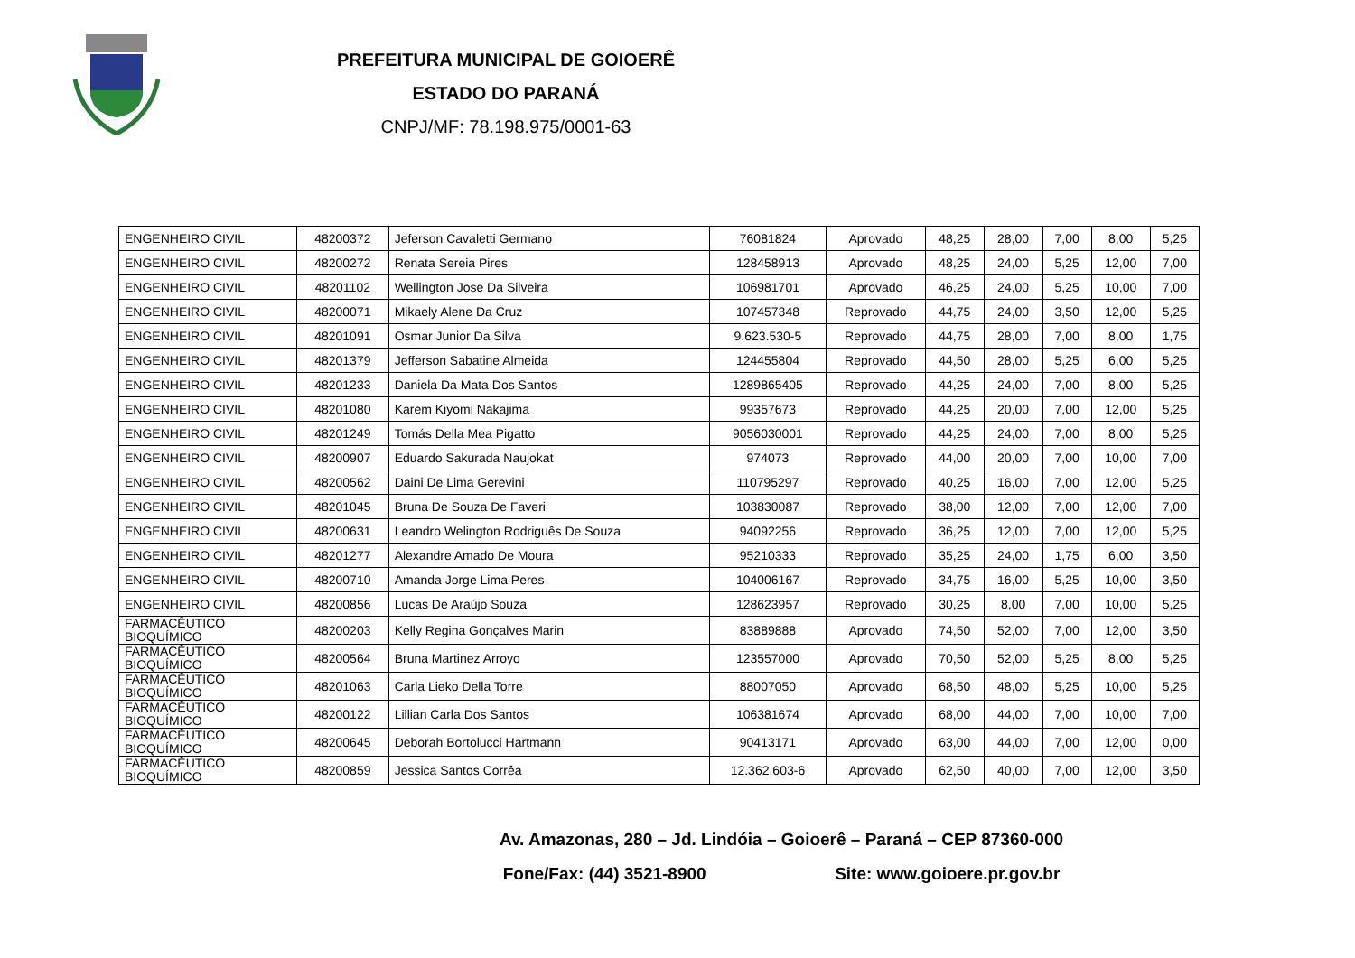PREFEITURA MUNICIPAL DE GOIOERÊ
ESTADO DO PARANÁ
CNPJ/MF: 78.198.975/0001-63
| ENGENHEIRO CIVIL | 48200372 | Jeferson Cavaletti Germano | 76081824 | Aprovado | 48,25 | 28,00 | 7,00 | 8,00 | 5,25 |
| ENGENHEIRO CIVIL | 48200272 | Renata Sereia Pires | 128458913 | Aprovado | 48,25 | 24,00 | 5,25 | 12,00 | 7,00 |
| ENGENHEIRO CIVIL | 48201102 | Wellington Jose Da Silveira | 106981701 | Aprovado | 46,25 | 24,00 | 5,25 | 10,00 | 7,00 |
| ENGENHEIRO CIVIL | 48200071 | Mikaely Alene Da Cruz | 107457348 | Reprovado | 44,75 | 24,00 | 3,50 | 12,00 | 5,25 |
| ENGENHEIRO CIVIL | 48201091 | Osmar Junior Da Silva | 9.623.530-5 | Reprovado | 44,75 | 28,00 | 7,00 | 8,00 | 1,75 |
| ENGENHEIRO CIVIL | 48201379 | Jefferson Sabatine Almeida | 124455804 | Reprovado | 44,50 | 28,00 | 5,25 | 6,00 | 5,25 |
| ENGENHEIRO CIVIL | 48201233 | Daniela Da Mata Dos Santos | 1289865405 | Reprovado | 44,25 | 24,00 | 7,00 | 8,00 | 5,25 |
| ENGENHEIRO CIVIL | 48201080 | Karem Kiyomi Nakajima | 99357673 | Reprovado | 44,25 | 20,00 | 7,00 | 12,00 | 5,25 |
| ENGENHEIRO CIVIL | 48201249 | Tomás Della Mea Pigatto | 9056030001 | Reprovado | 44,25 | 24,00 | 7,00 | 8,00 | 5,25 |
| ENGENHEIRO CIVIL | 48200907 | Eduardo Sakurada Naujokat | 974073 | Reprovado | 44,00 | 20,00 | 7,00 | 10,00 | 7,00 |
| ENGENHEIRO CIVIL | 48200562 | Daini De Lima Gerevini | 110795297 | Reprovado | 40,25 | 16,00 | 7,00 | 12,00 | 5,25 |
| ENGENHEIRO CIVIL | 48201045 | Bruna De Souza De Faveri | 103830087 | Reprovado | 38,00 | 12,00 | 7,00 | 12,00 | 7,00 |
| ENGENHEIRO CIVIL | 48200631 | Leandro Welington Rodriguês De Souza | 94092256 | Reprovado | 36,25 | 12,00 | 7,00 | 12,00 | 5,25 |
| ENGENHEIRO CIVIL | 48201277 | Alexandre Amado De Moura | 95210333 | Reprovado | 35,25 | 24,00 | 1,75 | 6,00 | 3,50 |
| ENGENHEIRO CIVIL | 48200710 | Amanda Jorge Lima Peres | 104006167 | Reprovado | 34,75 | 16,00 | 5,25 | 10,00 | 3,50 |
| ENGENHEIRO CIVIL | 48200856 | Lucas De Araújo Souza | 128623957 | Reprovado | 30,25 | 8,00 | 7,00 | 10,00 | 5,25 |
| FARMACÊUTICO BIOQUÍMICO | 48200203 | Kelly Regina Gonçalves Marin | 83889888 | Aprovado | 74,50 | 52,00 | 7,00 | 12,00 | 3,50 |
| FARMACÊUTICO BIOQUÍMICO | 48200564 | Bruna Martinez Arroyo | 123557000 | Aprovado | 70,50 | 52,00 | 5,25 | 8,00 | 5,25 |
| FARMACÊUTICO BIOQUÍMICO | 48201063 | Carla Lieko Della Torre | 88007050 | Aprovado | 68,50 | 48,00 | 5,25 | 10,00 | 5,25 |
| FARMACÊUTICO BIOQUÍMICO | 48200122 | Lillian Carla Dos Santos | 106381674 | Aprovado | 68,00 | 44,00 | 7,00 | 10,00 | 7,00 |
| FARMACÊUTICO BIOQUÍMICO | 48200645 | Deborah Bortolucci Hartmann | 90413171 | Aprovado | 63,00 | 44,00 | 7,00 | 12,00 | 0,00 |
| FARMACÊUTICO BIOQUÍMICO | 48200859 | Jessica Santos Corrêa | 12.362.603-6 | Aprovado | 62,50 | 40,00 | 7,00 | 12,00 | 3,50 |
Av. Amazonas, 280 – Jd. Lindóia – Goioerê – Paraná – CEP 87360-000
Fone/Fax: (44) 3521-8900 Site: www.goioere.pr.gov.br